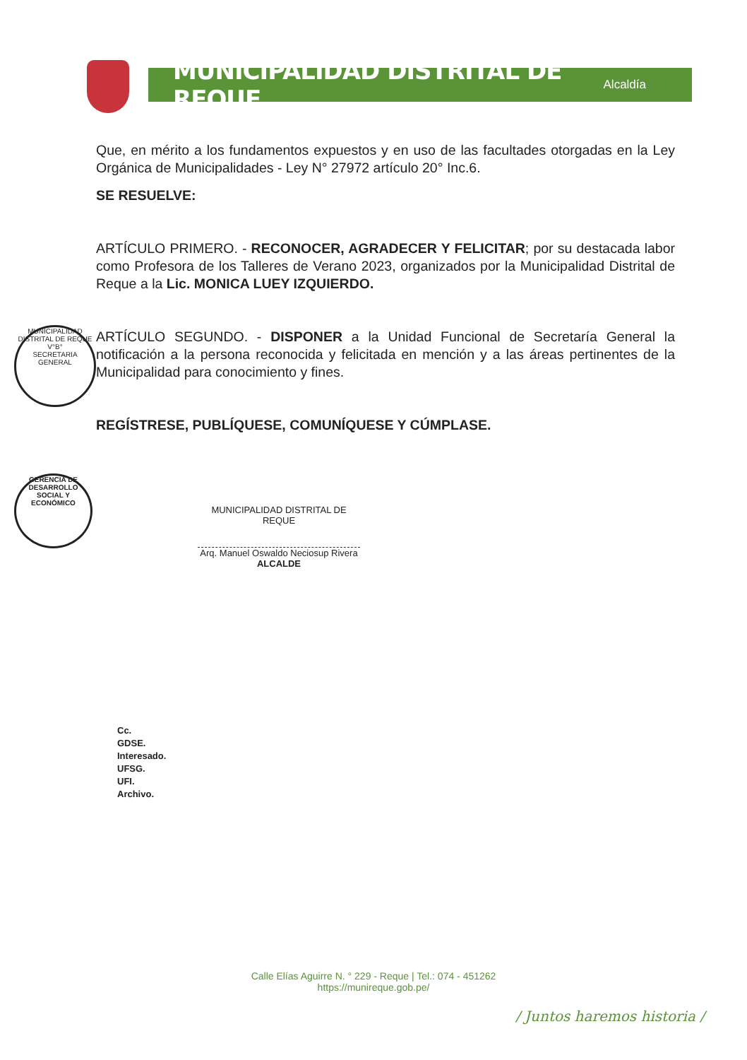MUNICIPALIDAD DISTRITAL DE REQUE Alcaldía
Que, en mérito a los fundamentos expuestos y en uso de las facultades otorgadas en la Ley Orgánica de Municipalidades - Ley N° 27972 artículo 20° Inc.6.
SE RESUELVE:
ARTÍCULO PRIMERO. - RECONOCER, AGRADECER Y FELICITAR; por su destacada labor como Profesora de los Talleres de Verano 2023, organizados por la Municipalidad Distrital de Reque a la Lic. MONICA LUEY IZQUIERDO.
ARTÍCULO SEGUNDO. - DISPONER a la Unidad Funcional de Secretaría General la notificación a la persona reconocida y felicitada en mención y a las áreas pertinentes de la Municipalidad para conocimiento y fines.
REGÍSTRESE, PUBLÍQUESE, COMUNÍQUESE Y CÚMPLASE.
MUNICIPALIDAD DISTRITAL DE REQUE
V°B°
SECRETARIA GENERAL
GERENCIA DE DESARROLLO SOCIAL Y ECONÓMICO
MUNICIPALIDAD DISTRITAL DE REQUE
Arq. Manuel Oswaldo Neciosup Rivera
ALCALDE
Cc.
GDSE.
Interesado.
UFSG.
UFI.
Archivo.
Calle Elías Aguirre N. ° 229 - Reque | Tel.: 074 - 451262
https://munireque.gob.pe/
/ Juntos haremos historia /